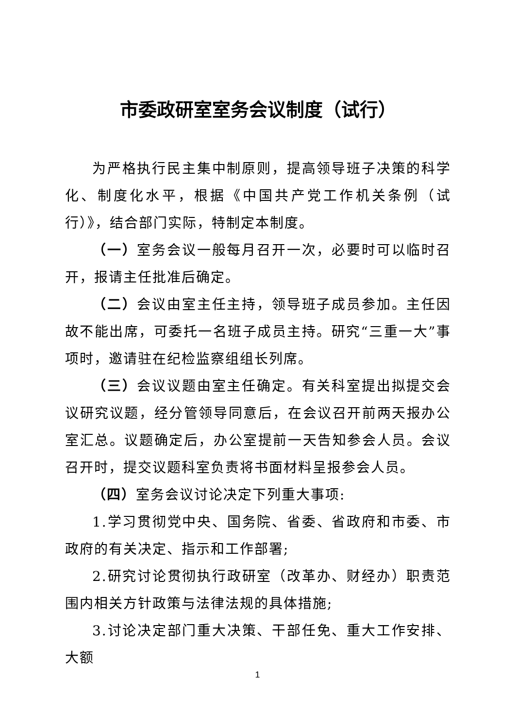市委政研室室务会议制度（试行）
为严格执行民主集中制原则，提高领导班子决策的科学化、制度化水平，根据《中国共产党工作机关条例（试行）》，结合部门实际，特制定本制度。
（一）室务会议一般每月召开一次，必要时可以临时召开，报请主任批准后确定。
（二）会议由室主任主持，领导班子成员参加。主任因故不能出席，可委托一名班子成员主持。研究“三重一大”事项时，邀请驻在纪检监察组组长列席。
（三）会议议题由室主任确定。有关科室提出拟提交会议研究议题，经分管领导同意后，在会议召开前两天报办公室汇总。议题确定后，办公室提前一天告知参会人员。会议召开时，提交议题科室负责将书面材料呈报参会人员。
（四）室务会议讨论决定下列重大事项:
1.学习贯彻党中央、国务院、省委、省政府和市委、市政府的有关决定、指示和工作部署;
2.研究讨论贯彻执行政研室（改革办、财经办）职责范围内相关方针政策与法律法规的具体措施;
3.讨论决定部门重大决策、干部任免、重大工作安排、大额
1